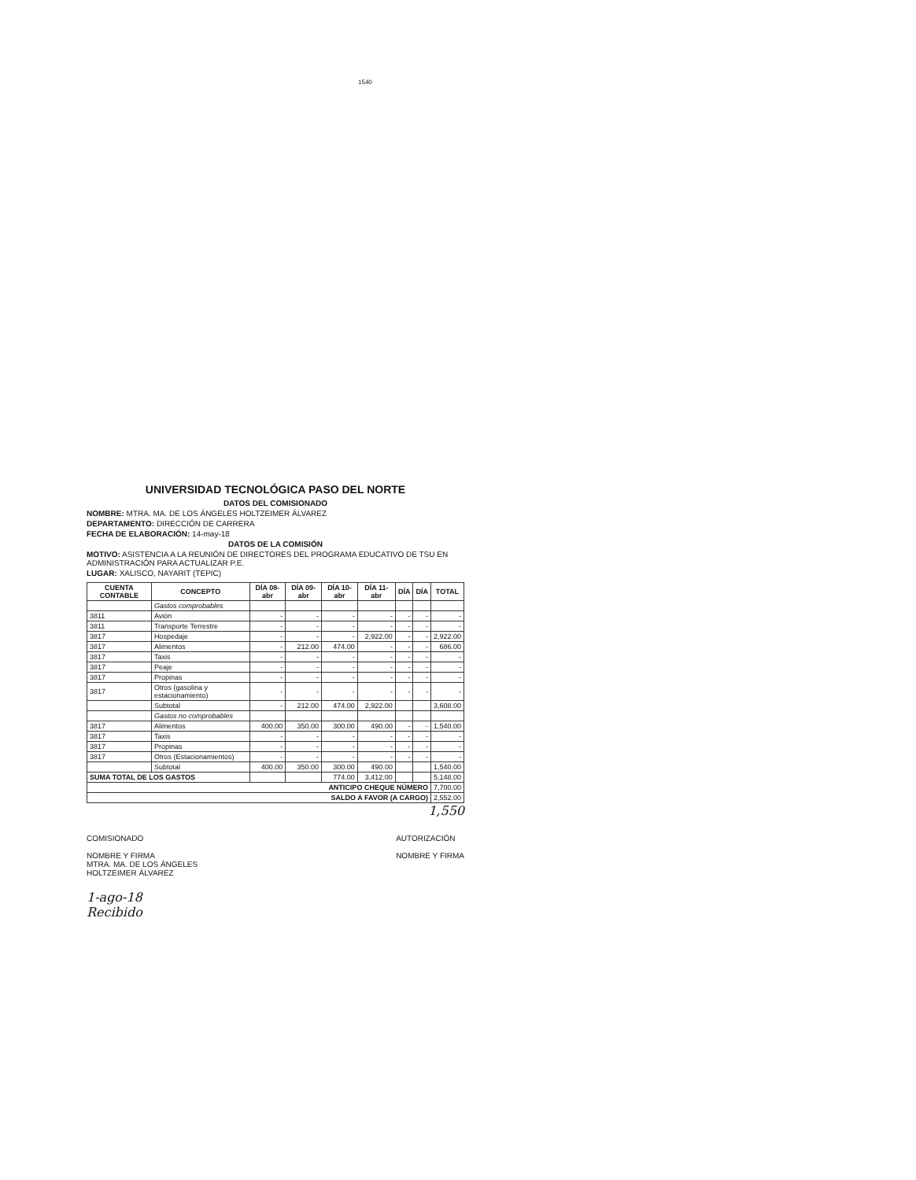1540
UNIVERSIDAD TECNOLÓGICA PASO DEL NORTE
DATOS DEL COMISIONADO
NOMBRE: MTRA. MA. DE LOS ÁNGELES HOLTZEIMER ÁLVAREZ
DEPARTAMENTO: DIRECCIÓN DE CARRERA
FECHA DE ELABORACIÓN: 14-may-18
DATOS DE LA COMISIÓN
MOTIVO: ASISTENCIA A LA REUNIÓN DE DIRECTORES DEL PROGRAMA EDUCATIVO DE TSU EN ADMINISTRACIÓN PARA ACTUALIZAR P.E.
LUGAR: XALISCO, NAYARIT (TEPIC)
| CUENTA CONTABLE | CONCEPTO | DÍA 08-abr | DÍA 09-abr | DÍA 10-abr | DÍA 11-abr | DÍA | DÍA | TOTAL |
| --- | --- | --- | --- | --- | --- | --- | --- | --- |
| | Gastos comprobables | | | | | | | |
| 3811 | Avión | - | - | - | - | - | - | - |
| 3811 | Transporte Terrestre | - | - | - | - | - | - | - |
| 3817 | Hospedaje | - | - | - | 2,922.00 | - | - | 2,922.00 |
| 3817 | Alimentos | - | 212.00 | 474.00 | - | - | - | 686.00 |
| 3817 | Taxis | - | - | - | - | - | - | - |
| 3817 | Peaje | - | - | - | - | - | - | - |
| 3817 | Propinas | - | - | - | - | - | - | - |
| 3817 | Otros (gasolina y estacionamiento) | - | - | - | - | - | - | - |
| | Subtotal | - | 212.00 | 474.00 | 2,922.00 | | | 3,608.00 |
| | Gastos no comprobables | | | | | | | |
| 3817 | Alimentos | 400.00 | 350.00 | 300.00 | 490.00 | - | - | 1,540.00 |
| 3817 | Taxis | - | - | - | - | - | - | - |
| 3817 | Propinas | - | - | - | - | - | - | - |
| 3817 | Otros (Estacionamientos) | - | - | - | - | - | - | - |
| | Subtotal | 400.00 | 350.00 | 300.00 | 490.00 | | | 1,540.00 |
| SUMA TOTAL DE LOS GASTOS | | | | 774.00 | 3,412.00 | | | 5,148.00 |
| ANTICIPO CHEQUE NÚMERO | | | | | | | | 7,700.00 |
| SALDO A FAVOR (A CARGO) | | | | | | | | 2,552.00 |
1,550
COMISIONADO
NOMBRE Y FIRMA
MTRA. MA. DE LOS ÁNGELES
HOLTZEIMER ÁLVAREZ
AUTORIZACIÓN
NOMBRE Y FIRMA
1-ago-18
Recibido